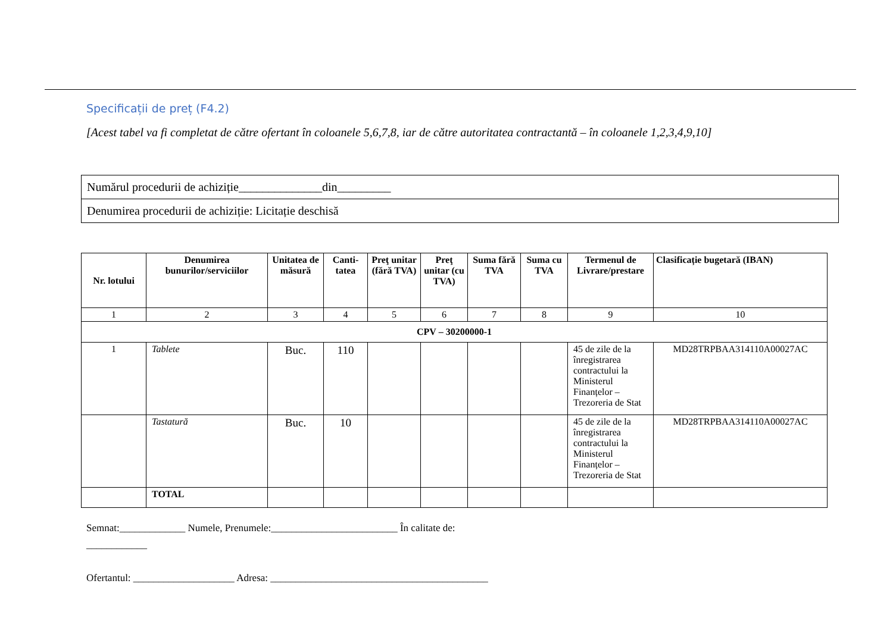Specificații de preț (F4.2)
[Acest tabel va fi completat de către ofertant în coloanele 5,6,7,8, iar de către autoritatea contractantă – în coloanele 1,2,3,4,9,10]
| Numărul procedurii de achiziție______________din_________ |
| Denumirea procedurii de achiziție: Licitație deschisă |
| Nr. lotului | Denumirea bunurilor/serviciilor | Unitatea de măsură | Canti-tatea | Preţ unitar (fără TVA) | Preţ unitar (cu TVA) | Suma fără TVA | Suma cu TVA | Termenul de Livrare/prestare | Clasificație bugetară (IBAN) |
| --- | --- | --- | --- | --- | --- | --- | --- | --- | --- |
| 1 | 2 | 3 | 4 | 5 | 6 | 7 | 8 | 9 | 10 |
| CPV – 30200000-1 | | | | | | | | | |
| 1 | Tablete | Buc. | 110 | | | | | 45 de zile de la înregistrarea contractului la Ministerul Finanțelor – Trezoreria de Stat | MD28TRPBAA314110A00027AC |
| | Tastatură | Buc. | 10 | | | | | 45 de zile de la înregistrarea contractului la Ministerul Finanțelor – Trezoreria de Stat | MD28TRPBAA314110A00027AC |
| | TOTAL | | | | | | | | |
Semnat:_____________ Numele, Prenumele:_________________________ În calitate de:
____________
Ofertantul: ____________________ Adresa: ___________________________________________